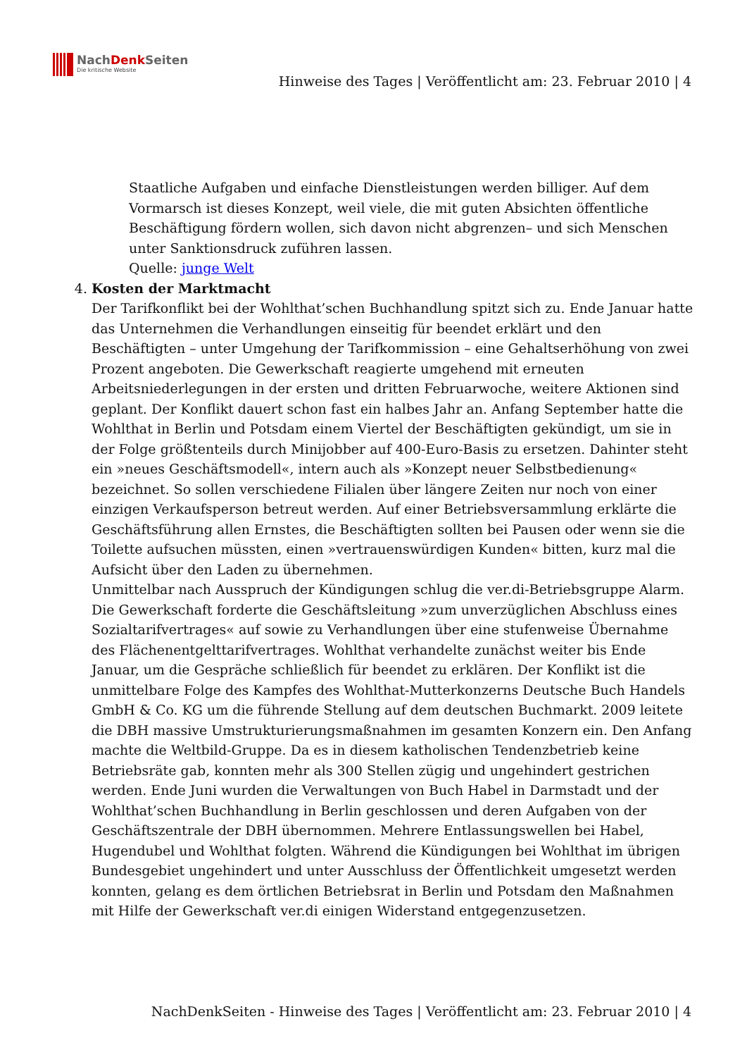NachDenk Seiten
Die kritische Website
Hinweise des Tages | Veröffentlicht am: 23. Februar 2010 | 4
Staatliche Aufgaben und einfache Dienstleistungen werden billiger. Auf dem Vormarsch ist dieses Konzept, weil viele, die mit guten Absichten öffentliche Beschäftigung fördern wollen, sich davon nicht abgrenzen– und sich Menschen unter Sanktionsdruck zuführen lassen.
Quelle: junge Welt
4. Kosten der Marktmacht
Der Tarifkonflikt bei der Wohlthat’schen Buchhandlung spitzt sich zu. Ende Januar hatte das Unternehmen die Verhandlungen einseitig für beendet erklärt und den Beschäftigten – unter Umgehung der Tarifkommission – eine Gehaltserhöhung von zwei Prozent angeboten. Die Gewerkschaft reagierte umgehend mit erneuten Arbeitsniederlegungen in der ersten und dritten Februarwoche, weitere Aktionen sind geplant. Der Konflikt dauert schon fast ein halbes Jahr an. Anfang September hatte die Wohlthat in Berlin und Potsdam einem Viertel der Beschäftigten gekündigt, um sie in der Folge größtenteils durch Minijobber auf 400-Euro-Basis zu ersetzen. Dahinter steht ein »neues Geschäftsmodell«, intern auch als »Konzept neuer Selbstbedienung« bezeichnet. So sollen verschiedene Filialen über längere Zeiten nur noch von einer einzigen Verkaufsperson betreut werden. Auf einer Betriebsversammlung erklärte die Geschäftsführung allen Ernstes, die Beschäftigten sollten bei Pausen oder wenn sie die Toilette aufsuchen müssten, einen »vertrauenswürdigen Kunden« bitten, kurz mal die Aufsicht über den Laden zu übernehmen.
Unmittelbar nach Ausspruch der Kündigungen schlug die ver.di-Betriebsgruppe Alarm. Die Gewerkschaft forderte die Geschäftsleitung »zum unverzüglichen Abschluss eines Sozialtarifvertrages« auf sowie zu Verhandlungen über eine stufenweise Übernahme des Flächenentgelttarifvertrages. Wohlthat verhandelte zunächst weiter bis Ende Januar, um die Gespräche schließlich für beendet zu erklären. Der Konflikt ist die unmittelbare Folge des Kampfes des Wohlthat-Mutterkonzerns Deutsche Buch Handels GmbH & Co. KG um die führende Stellung auf dem deutschen Buchmarkt. 2009 leitete die DBH massive Umstrukturierungsmaßnahmen im gesamten Konzern ein. Den Anfang machte die Weltbild-Gruppe. Da es in diesem katholischen Tendenzbetrieb keine Betriebsräte gab, konnten mehr als 300 Stellen zügig und ungehindert gestrichen werden. Ende Juni wurden die Verwaltungen von Buch Habel in Darmstadt und der Wohlthat’schen Buchhandlung in Berlin geschlossen und deren Aufgaben von der Geschäftszentrale der DBH übernommen. Mehrere Entlassungswellen bei Habel, Hugendubel und Wohlthat folgten. Während die Kündigungen bei Wohlthat im übrigen Bundesgebiet ungehindert und unter Ausschluss der Öffentlichkeit umgesetzt werden konnten, gelang es dem örtlichen Betriebsrat in Berlin und Potsdam den Maßnahmen mit Hilfe der Gewerkschaft ver.di einigen Widerstand entgegenzusetzen.
NachDenkSeiten - Hinweise des Tages | Veröffentlicht am: 23. Februar 2010 | 4